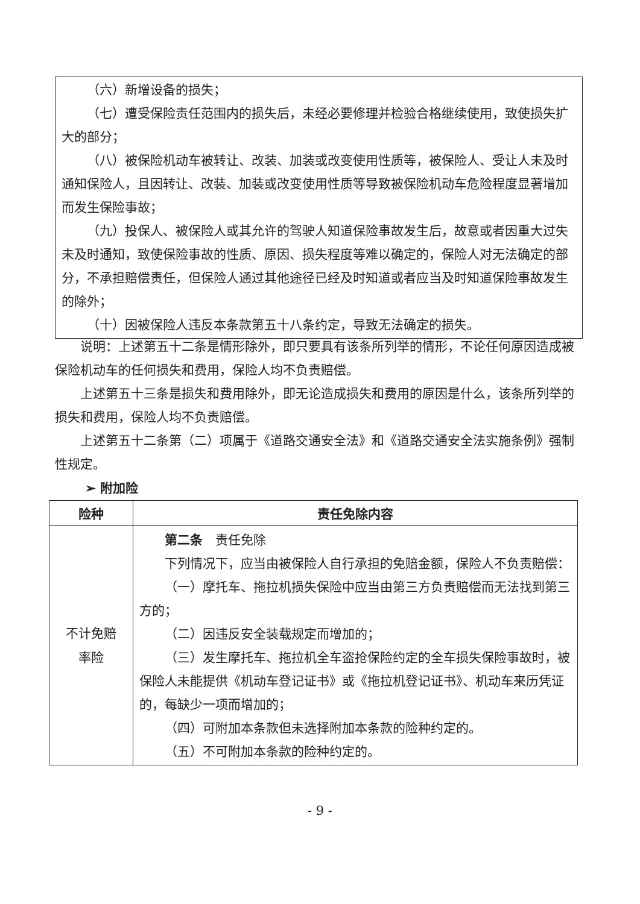（六）新增设备的损失；
（七）遭受保险责任范围内的损失后，未经必要修理并检验合格继续使用，致使损失扩大的部分；
（八）被保险机动车被转让、改装、加装或改变使用性质等，被保险人、受让人未及时通知保险人，且因转让、改装、加装或改变使用性质等导致被保险机动车危险程度显著增加而发生保险事故；
（九）投保人、被保险人或其允许的驾驶人知道保险事故发生后，故意或者因重大过失未及时通知，致使保险事故的性质、原因、损失程度等难以确定的，保险人对无法确定的部分，不承担赔偿责任，但保险人通过其他途径已经及时知道或者应当及时知道保险事故发生的除外；
（十）因被保险人违反本条款第五十八条约定，导致无法确定的损失。
说明：上述第五十二条是情形除外，即只要具有该条所列举的情形，不论任何原因造成被保险机动车的任何损失和费用，保险人均不负责赔偿。
上述第五十三条是损失和费用除外，即无论造成损失和费用的原因是什么，该条所列举的损失和费用，保险人均不负责赔偿。
上述第五十二条第（二）项属于《道路交通安全法》和《道路交通安全法实施条例》强制性规定。
➢ 附加险
| 险种 | 责任免除内容 |
| --- | --- |
| 不计免赔 率险 | 第二条 责任免除 下列情况下，应当由被保险人自行承担的免赔金额，保险人不负责赔偿： （一）摩托车、拖拉机损失保险中应当由第三方负责赔偿而无法找到第三方的； （二）因违反安全装载规定而增加的； （三）发生摩托车、拖拉机全车盗抢保险约定的全车损失保险事故时，被保险人未能提供《机动车登记证书》或《拖拉机登记证书》、机动车来历凭证的，每缺少一项而增加的； （四）可附加本条款但未选择附加本条款的险种约定的。 （五）不可附加本条款的险种约定的。 |
- 9 -